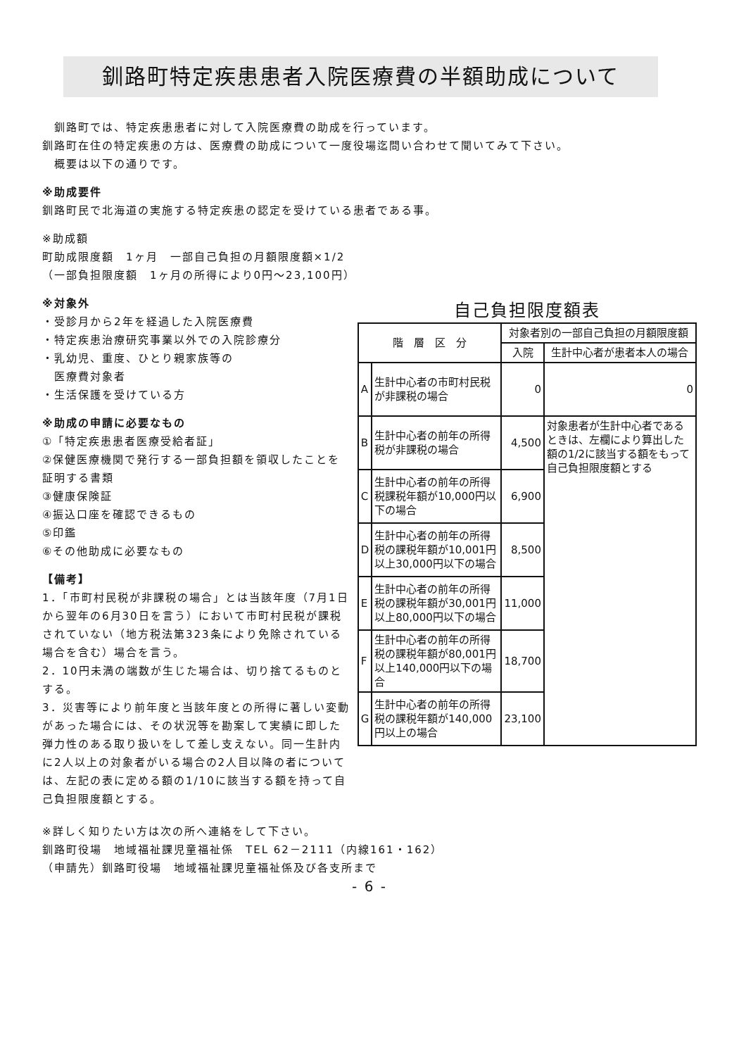釧路町特定疾患患者入院医療費の半額助成について
　釧路町では、特定疾患患者に対して入院医療費の助成を行っています。
釧路町在住の特定疾患の方は、医療費の助成について一度役場迄問い合わせて聞いてみて下さい。
　概要は以下の通りです。
※助成要件
釧路町民で北海道の実施する特定疾患の認定を受けている患者である事。
※助成額
町助成限度額　1ヶ月　一部自己負担の月額限度額×1/2
（一部負担限度額　1ヶ月の所得により0円～23,100円）
※対象外
・受診月から2年を経過した入院医療費
・特定疾患治療研究事業以外での入院診療分
・乳幼児、重度、ひとり親家族等の
　医療費対象者
・生活保護を受けている方
※助成の申請に必要なもの
①「特定疾患患者医療受給者証」
②保健医療機関で発行する一部負担額を領収したことを証明する書類
③健康保険証
④振込口座を確認できるもの
⑤印鑑
⑥その他助成に必要なもの
【備考】
1．「市町村民税が非課税の場合」とは当該年度（7月1日から翌年の6月30日を言う）において市町村民税が課税されていない（地方税法第323条により免除されている場合を含む）場合を言う。
2．10円未満の端数が生じた場合は、切り捨てるものとする。
3．災害等により前年度と当該年度との所得に著しい変動があった場合には、その状況等を勘案して実績に即した弾力性のある取り扱いをして差し支えない。同一生計内に2人以上の対象者がいる場合の2人目以降の者については、左記の表に定める額の1/10に該当する額を持って自己負担限度額とする。
自己負担限度額表
| 階 層 区 分 | | 対象者別の一部自己負担の月額限度額 | |
| --- | --- | --- | --- |
| | | 入院 | 生計中心者が患者本人の場合 |
| A | 生計中心者の市町村民税が非課税の場合 | 0 | 0 |
| B | 生計中心者の前年の所得税が非課税の場合 | 4,500 | 対象患者が生計中心者であるときは、左欄により算出した額の1/2に該当する額をもって自己負担限度額とする |
| C | 生計中心者の前年の所得税課税年額が10,000円以下の場合 | 6,900 | |
| D | 生計中心者の前年の所得税の課税年額が10,001円以上30,000円以下の場合 | 8,500 | |
| E | 生計中心者の前年の所得税の課税年額が30,001円以上80,000円以下の場合 | 11,000 | |
| F | 生計中心者の前年の所得税の課税年額が80,001円以上140,000円以下の場合 | 18,700 | |
| G | 生計中心者の前年の所得税の課税年額が140,000円以上の場合 | 23,100 | |
※詳しく知りたい方は次の所へ連絡をして下さい。
釧路町役場　地域福祉課児童福祉係　TEL 62－2111（内線161・162）
（申請先）釧路町役場　地域福祉課児童福祉係及び各支所まで
- 6 -